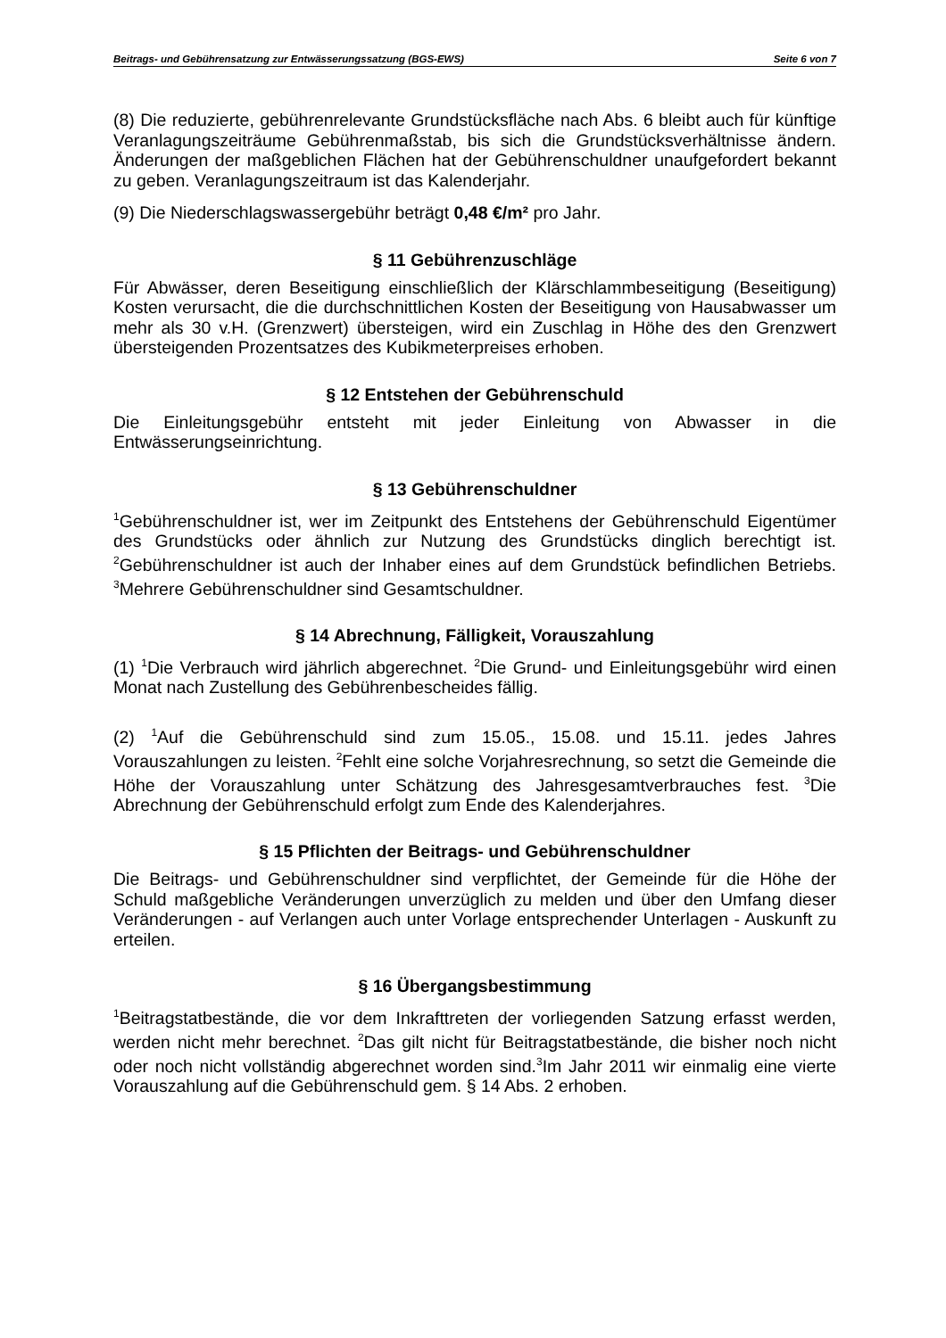Beitrags- und Gebührensatzung zur Entwässerungssatzung (BGS-EWS) Seite 6 von 7
(8) Die reduzierte, gebührenrelevante Grundstücksfläche nach Abs. 6 bleibt auch für künftige Veranlagungszeiträume Gebührenmaßstab, bis sich die Grundstücksverhältnisse ändern. Änderungen der maßgeblichen Flächen hat der Gebührenschuldner unaufgefordert bekannt zu geben. Veranlagungszeitraum ist das Kalenderjahr.
(9) Die Niederschlagswassergebühr beträgt 0,48 €/m² pro Jahr.
§ 11 Gebührenzuschläge
Für Abwässer, deren Beseitigung einschließlich der Klärschlammbeseitigung (Beseitigung) Kosten verursacht, die die durchschnittlichen Kosten der Beseitigung von Hausabwasser um mehr als 30 v.H. (Grenzwert) übersteigen, wird ein Zuschlag in Höhe des den Grenzwert übersteigenden Prozentsatzes des Kubikmeterpreises erhoben.
§ 12 Entstehen der Gebührenschuld
Die Einleitungsgebühr entsteht mit jeder Einleitung von Abwasser in die Entwässerungseinrichtung.
§ 13 Gebührenschuldner
<sup>1</sup> Gebührenschuldner ist, wer im Zeitpunkt des Entstehens der Gebührenschuld Eigentümer des Grundstücks oder ähnlich zur Nutzung des Grundstücks dinglich berechtigt ist. <sup>2</sup>Gebührenschuldner ist auch der Inhaber eines auf dem Grundstück befindlichen Betriebs. <sup>3</sup>Mehrere Gebührenschuldner sind Gesamtschuldner.
§ 14 Abrechnung, Fälligkeit, Vorauszahlung
(1) <sup>1</sup>Die Verbrauch wird jährlich abgerechnet. <sup>2</sup>Die Grund- und Einleitungsgebühr wird einen Monat nach Zustellung des Gebührenbescheides fällig.
(2) <sup>1</sup>Auf die Gebührenschuld sind zum 15.05., 15.08. und 15.11. jedes Jahres Vorauszahlungen zu leisten. <sup>2</sup>Fehlt eine solche Vorjahresrechnung, so setzt die Gemeinde die Höhe der Vorauszahlung unter Schätzung des Jahresgesamtverbrauches fest. <sup>3</sup>Die Abrechnung der Gebührenschuld erfolgt zum Ende des Kalenderjahres.
§ 15 Pflichten der Beitrags- und Gebührenschuldner
Die Beitrags- und Gebührenschuldner sind verpflichtet, der Gemeinde für die Höhe der Schuld maßgebliche Veränderungen unverzüglich zu melden und über den Umfang dieser Veränderungen - auf Verlangen auch unter Vorlage entsprechender Unterlagen - Auskunft zu erteilen.
§ 16 Übergangsbestimmung
<sup>1</sup> Beitragstatbestände, die vor dem Inkrafttreten der vorliegenden Satzung erfasst werden, werden nicht mehr berechnet. <sup>2</sup>Das gilt nicht für Beitragstatbestände, die bisher noch nicht oder noch nicht vollständig abgerechnet worden sind.<sup>3</sup>Im Jahr 2011 wir einmalig eine vierte Vorauszahlung auf die Gebührenschuld gem. § 14 Abs. 2 erhoben.